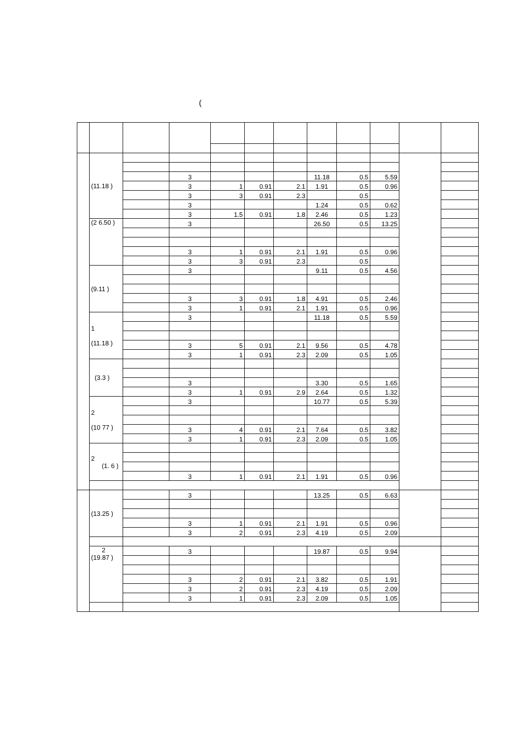(
| | (11.18 ) | | | | | | | | | | |
| | | | 3 | | | | 11.18 | 0.5 | 5.59 | | |
| | | | 3 | 1 | 0.91 | 2.1 | 1.91 | 0.5 | 0.96 | | |
| | | | 3 | 3 | 0.91 | 2.3 | | 0.5 | | | |
| | | | 3 | | | | 1.24 | 0.5 | 0.62 | | |
| | | | 3 | 1.5 | 0.91 | 1.8 | 2.46 | 0.5 | 1.23 | | |
| | (2 6.50 ) | | 3 | | | | 26.50 | 0.5 | 13.25 | | |
| | | | 3 | 1 | 0.91 | 2.1 | 1.91 | 0.5 | 0.96 | | |
| | | | 3 | 3 | 0.91 | 2.3 | | 0.5 | | | |
| | (9.11 ) | | 3 | | | | 9.11 | 0.5 | 4.56 | | |
| | | | 3 | 3 | 0.91 | 1.8 | 4.91 | 0.5 | 2.46 | | |
| | | | 3 | 1 | 0.91 | 2.1 | 1.91 | 0.5 | 0.96 | | |
| | 1 (11.18 ) | | 3 | | | | 11.18 | 0.5 | 5.59 | | |
| | | | 3 | 5 | 0.91 | 2.1 | 9.56 | 0.5 | 4.78 | | |
| | | | 3 | 1 | 0.91 | 2.3 | 2.09 | 0.5 | 1.05 | | |
| | (3.3 ) | | | | | | | | | | |
| | | | 3 | | | | 3.30 | 0.5 | 1.65 | | |
| | | | 3 | 1 | 0.91 | 2.9 | 2.64 | 0.5 | 1.32 | | |
| | 2 (10 77 ) | | 3 | | | | 10.77 | 0.5 | 5.39 | | |
| | | | 3 | 4 | 0.91 | 2.1 | 7.64 | 0.5 | 3.82 | | |
| | | | 3 | 1 | 0.91 | 2.3 | 2.09 | 0.5 | 1.05 | | |
| | 2 (1. 6 ) | | | | | | | | | | |
| | | | 3 | 1 | 0.91 | 2.1 | 1.91 | 0.5 | 0.96 | | |
| | (13.25 ) | | 3 | | | | 13.25 | 0.5 | 6.63 | | |
| | | | 3 | 1 | 0.91 | 2.1 | 1.91 | 0.5 | 0.96 | | |
| | | | 3 | 2 | 0.91 | 2.3 | 4.19 | 0.5 | 2.09 | | |
| | 2 (19.87 ) | | 3 | | | | 19.87 | 0.5 | 9.94 | | |
| | | | 3 | 2 | 0.91 | 2.1 | 3.82 | 0.5 | 1.91 | | |
| | | | 3 | 2 | 0.91 | 2.3 | 4.19 | 0.5 | 2.09 | | |
| | | | 3 | 1 | 0.91 | 2.3 | 2.09 | 0.5 | 1.05 | | |